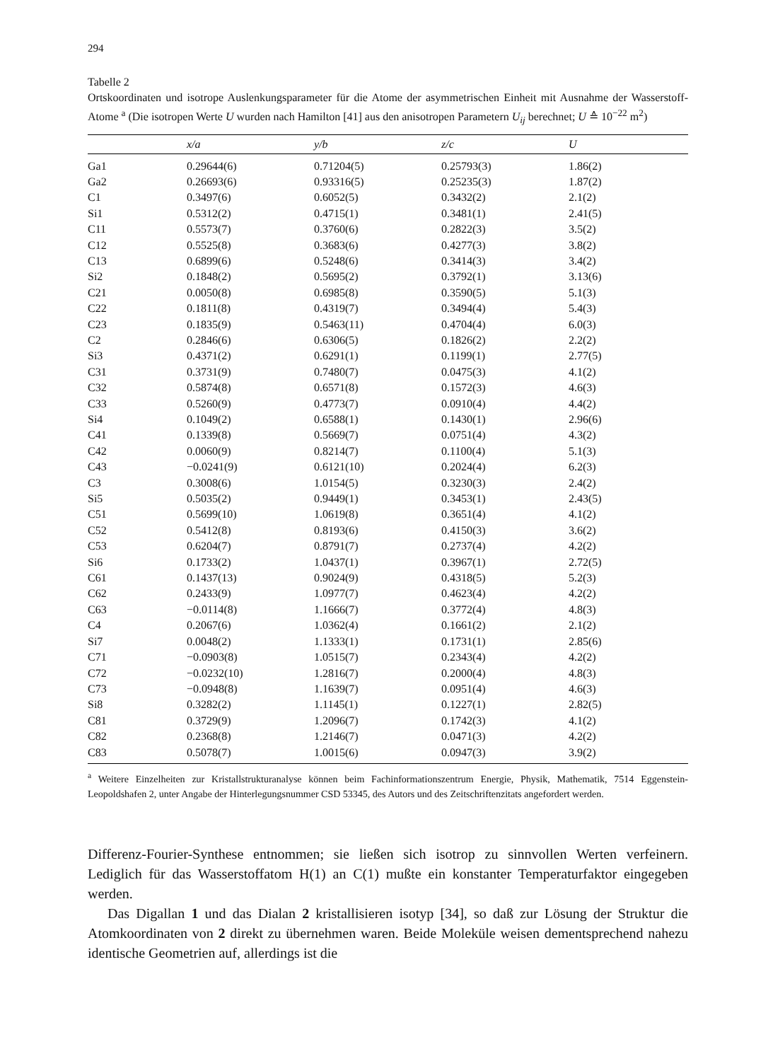294
Tabelle 2
Ortskoordinaten und isotrope Auslenkungsparameter für die Atome der asymmetrischen Einheit mit Ausnahme der Wasserstoff-Atome <sup>a</sup> (Die isotropen Werte U wurden nach Hamilton [41] aus den anisotropen Parametern U<sub>ij</sub> berechnet; U ≙ 10<sup>−22</sup> m<sup>2</sup>)
| | x/a | y/b | z/c | U |
| --- | --- | --- | --- | --- |
| Ga1 | 0.29644(6) | 0.71204(5) | 0.25793(3) | 1.86(2) |
| Ga2 | 0.26693(6) | 0.93316(5) | 0.25235(3) | 1.87(2) |
| C1 | 0.3497(6) | 0.6052(5) | 0.3432(2) | 2.1(2) |
| Si1 | 0.5312(2) | 0.4715(1) | 0.3481(1) | 2.41(5) |
| C11 | 0.5573(7) | 0.3760(6) | 0.2822(3) | 3.5(2) |
| C12 | 0.5525(8) | 0.3683(6) | 0.4277(3) | 3.8(2) |
| C13 | 0.6899(6) | 0.5248(6) | 0.3414(3) | 3.4(2) |
| Si2 | 0.1848(2) | 0.5695(2) | 0.3792(1) | 3.13(6) |
| C21 | 0.0050(8) | 0.6985(8) | 0.3590(5) | 5.1(3) |
| C22 | 0.1811(8) | 0.4319(7) | 0.3494(4) | 5.4(3) |
| C23 | 0.1835(9) | 0.5463(11) | 0.4704(4) | 6.0(3) |
| C2 | 0.2846(6) | 0.6306(5) | 0.1826(2) | 2.2(2) |
| Si3 | 0.4371(2) | 0.6291(1) | 0.1199(1) | 2.77(5) |
| C31 | 0.3731(9) | 0.7480(7) | 0.0475(3) | 4.1(2) |
| C32 | 0.5874(8) | 0.6571(8) | 0.1572(3) | 4.6(3) |
| C33 | 0.5260(9) | 0.4773(7) | 0.0910(4) | 4.4(2) |
| Si4 | 0.1049(2) | 0.6588(1) | 0.1430(1) | 2.96(6) |
| C41 | 0.1339(8) | 0.5669(7) | 0.0751(4) | 4.3(2) |
| C42 | 0.0060(9) | 0.8214(7) | 0.1100(4) | 5.1(3) |
| C43 | −0.0241(9) | 0.6121(10) | 0.2024(4) | 6.2(3) |
| C3 | 0.3008(6) | 1.0154(5) | 0.3230(3) | 2.4(2) |
| Si5 | 0.5035(2) | 0.9449(1) | 0.3453(1) | 2.43(5) |
| C51 | 0.5699(10) | 1.0619(8) | 0.3651(4) | 4.1(2) |
| C52 | 0.5412(8) | 0.8193(6) | 0.4150(3) | 3.6(2) |
| C53 | 0.6204(7) | 0.8791(7) | 0.2737(4) | 4.2(2) |
| Si6 | 0.1733(2) | 1.0437(1) | 0.3967(1) | 2.72(5) |
| C61 | 0.1437(13) | 0.9024(9) | 0.4318(5) | 5.2(3) |
| C62 | 0.2433(9) | 1.0977(7) | 0.4623(4) | 4.2(2) |
| C63 | −0.0114(8) | 1.1666(7) | 0.3772(4) | 4.8(3) |
| C4 | 0.2067(6) | 1.0362(4) | 0.1661(2) | 2.1(2) |
| Si7 | 0.0048(2) | 1.1333(1) | 0.1731(1) | 2.85(6) |
| C71 | −0.0903(8) | 1.0515(7) | 0.2343(4) | 4.2(2) |
| C72 | −0.0232(10) | 1.2816(7) | 0.2000(4) | 4.8(3) |
| C73 | −0.0948(8) | 1.1639(7) | 0.0951(4) | 4.6(3) |
| Si8 | 0.3282(2) | 1.1145(1) | 0.1227(1) | 2.82(5) |
| C81 | 0.3729(9) | 1.2096(7) | 0.1742(3) | 4.1(2) |
| C82 | 0.2368(8) | 1.2146(7) | 0.0471(3) | 4.2(2) |
| C83 | 0.5078(7) | 1.0015(6) | 0.0947(3) | 3.9(2) |
<sup>a</sup> Weitere Einzelheiten zur Kristallstrukturanalyse können beim Fachinformationszentrum Energie, Physik, Mathematik, 7514 Eggenstein-Leopoldshafen 2, unter Angabe der Hinterlegungsnummer CSD 53345, des Autors und des Zeitschriftenzitats angefordert werden.
Differenz-Fourier-Synthese entnommen; sie ließen sich isotrop zu sinnvollen Werten verfeinern. Lediglich für das Wasserstoffatom H(1) an C(1) mußte ein konstanter Temperaturfaktor eingegeben werden.
Das Digallan 1 und das Dialan 2 kristallisieren isotyp [34], so daß zur Lösung der Struktur die Atomkoordinaten von 2 direkt zu übernehmen waren. Beide Moleküle weisen dementsprechend nahezu identische Geometrien auf, allerdings ist die